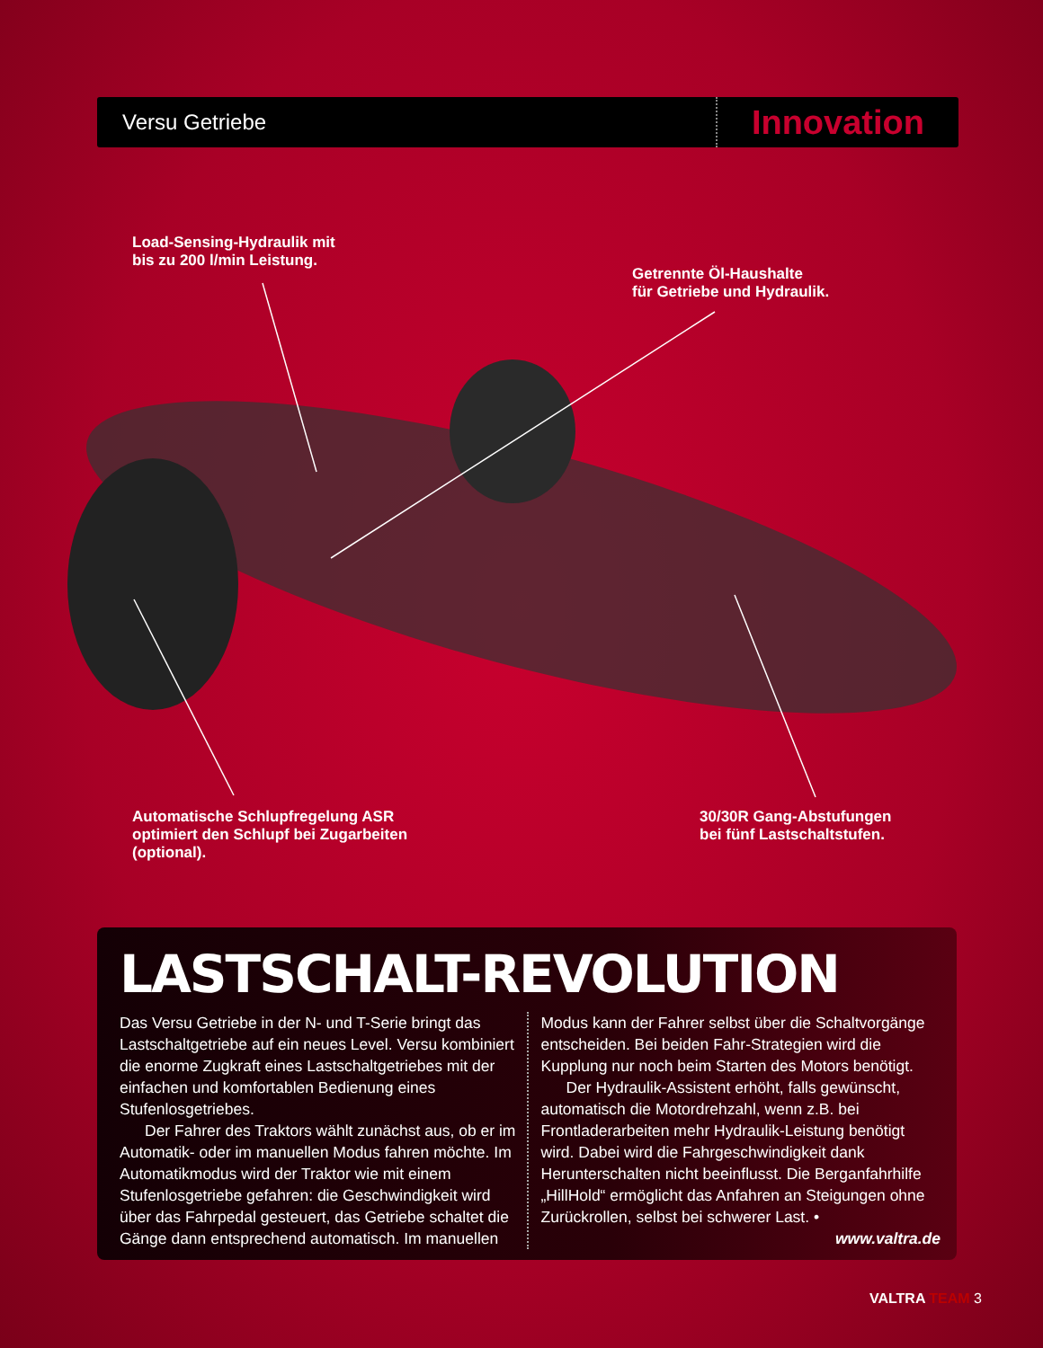Versu Getriebe
Innovation
Load-Sensing-Hydraulik mit
bis zu 200 l/min Leistung.
Getrennte Öl-Haushalte
für Getriebe und Hydraulik.
Automatische Schlupfregelung ASR
optimiert den Schlupf bei Zugarbeiten
(optional).
30/30R Gang-Abstufungen
bei fünf Lastschaltstufen.
LASTSCHALT-REVOLUTION
Das Versu Getriebe in der N- und T-Serie bringt das Lastschaltgetriebe auf ein neues Level. Versu kombiniert die enorme Zugkraft eines Lastschaltgetriebes mit der einfachen und komfortablen Bedienung eines Stufenlosgetriebes.
Der Fahrer des Traktors wählt zunächst aus, ob er im Automatik- oder im manuellen Modus fahren möchte. Im Automatikmodus wird der Traktor wie mit einem Stufenlosgetriebe gefahren: die Geschwindigkeit wird über das Fahrpedal gesteuert, das Getriebe schaltet die Gänge dann entsprechend automatisch. Im manuellen
Modus kann der Fahrer selbst über die Schaltvorgänge entscheiden. Bei beiden Fahr-Strategien wird die Kupplung nur noch beim Starten des Motors benötigt.
Der Hydraulik-Assistent erhöht, falls gewünscht, automatisch die Motordrehzahl, wenn z.B. bei Frontladerarbeiten mehr Hydraulik-Leistung benötigt wird. Dabei wird die Fahrgeschwindigkeit dank Herunterschalten nicht beeinflusst. Die Berganfahrhilfe „HillHold“ ermöglicht das Anfahren an Steigungen ohne Zurückrollen, selbst bei schwerer Last. •
www.valtra.de
VALTRA TEAM 3